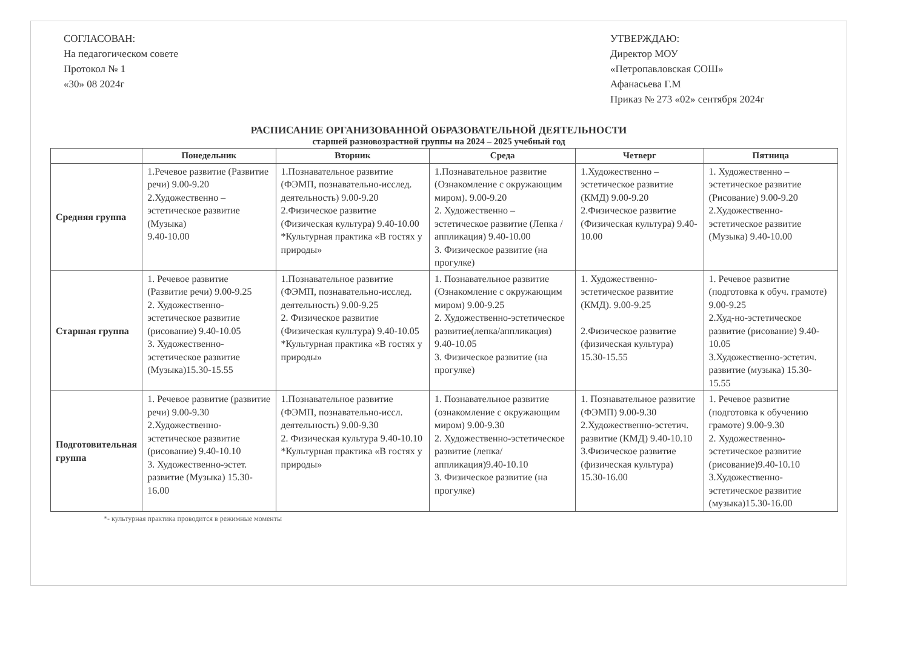СОГЛАСОВАН:
На педагогическом совете
Протокол № 1
«30» 08 2024г
УТВЕРЖДАЮ:
Директор МОУ
«Петропавловская СОШ»
Афанасьева Г.М
Приказ № 273 «02» сентября 2024г
РАСПИСАНИЕ ОРГАНИЗОВАННОЙ ОБРАЗОВАТЕЛЬНОЙ ДЕЯТЕЛЬНОСТИ
старшей разновозрастной группы на 2024 – 2025 учебный год
| | Понедельник | Вторник | Среда | Четверг | Пятница |
| --- | --- | --- | --- | --- | --- |
| Средняя группа | 1.Речевое развитие (Развитие речи) 9.00-9.20 2.Художественно – эстетическое развитие (Музыка) 9.40-10.00 | 1.Познавательное развитие (ФЭМП, познавательно-исслед. деятельность) 9.00-9.20 2.Физическое развитие (Физическая культура) 9.40-10.00 *Культурная практика «В гостях у природы» | 1.Познавательное развитие (Ознакомление с окружающим миром). 9.00-9.20 2. Художественно – эстетическое развитие (Лепка /аппликация) 9.40-10.00 3. Физическое развитие (на прогулке) | 1.Художественно – эстетическое развитие (КМД) 9.00-9.20 2.Физическое развитие (Физическая культура) 9.40-10.00 | 1. Художественно – эстетическое развитие (Рисование) 9.00-9.20 2.Художественно-эстетическое развитие (Музыка) 9.40-10.00 |
| Старшая группа | 1. Речевое развитие (Развитие речи) 9.00-9.25 2. Художественно-эстетическое развитие (рисование) 9.40-10.05 3. Художественно-эстетическое развитие (Музыка)15.30-15.55 | 1.Познавательное развитие (ФЭМП, познавательно-исслед. деятельность) 9.00-9.25 2. Физическое развитие (Физическая культура) 9.40-10.05 *Культурная практика «В гостях у природы» | 1. Познавательное развитие (Ознакомление с окружающим миром) 9.00-9.25 2. Художественно-эстетическое развитие(лепка/аппликация) 9.40-10.05 3. Физическое развитие (на прогулке) | 1. Художественно-эстетическое развитие (КМД). 9.00-9.25 2.Физическое развитие (физическая культура) 15.30-15.55 | 1. Речевое развитие (подготовка к обуч. грамоте) 9.00-9.25 2.Худ-но-эстетическое развитие (рисование) 9.40-10.05 3.Художественно-эстетич. развитие (музыка) 15.30-15.55 |
| Подготовительная группа | 1. Речевое развитие (развитие речи) 9.00-9.30 2.Художественно-эстетическое развитие (рисование) 9.40-10.10 3. Художественно-эстет. развитие (Музыка) 15.30-16.00 | 1.Познавательное развитие (ФЭМП, познавательно-иссл. деятельность) 9.00-9.30 2. Физическая культура 9.40-10.10 *Культурная практика «В гостях у природы» | 1. Познавательное развитие (ознакомление с окружающим миром) 9.00-9.30 2. Художественно-эстетическое развитие (лепка/аппликация)9.40-10.10 3. Физическое развитие (на прогулке) | 1. Познавательное развитие (ФЭМП) 9.00-9.30 2.Художественно-эстетич. развитие (КМД) 9.40-10.10 3.Физическое развитие (физическая культура) 15.30-16.00 | 1. Речевое развитие (подготовка к обучению грамоте) 9.00-9.30 2. Художественно-эстетическое развитие (рисование)9.40-10.10 3.Художественно-эстетическое развитие (музыка)15.30-16.00 |
*- культурная практика проводится в режимные моменты